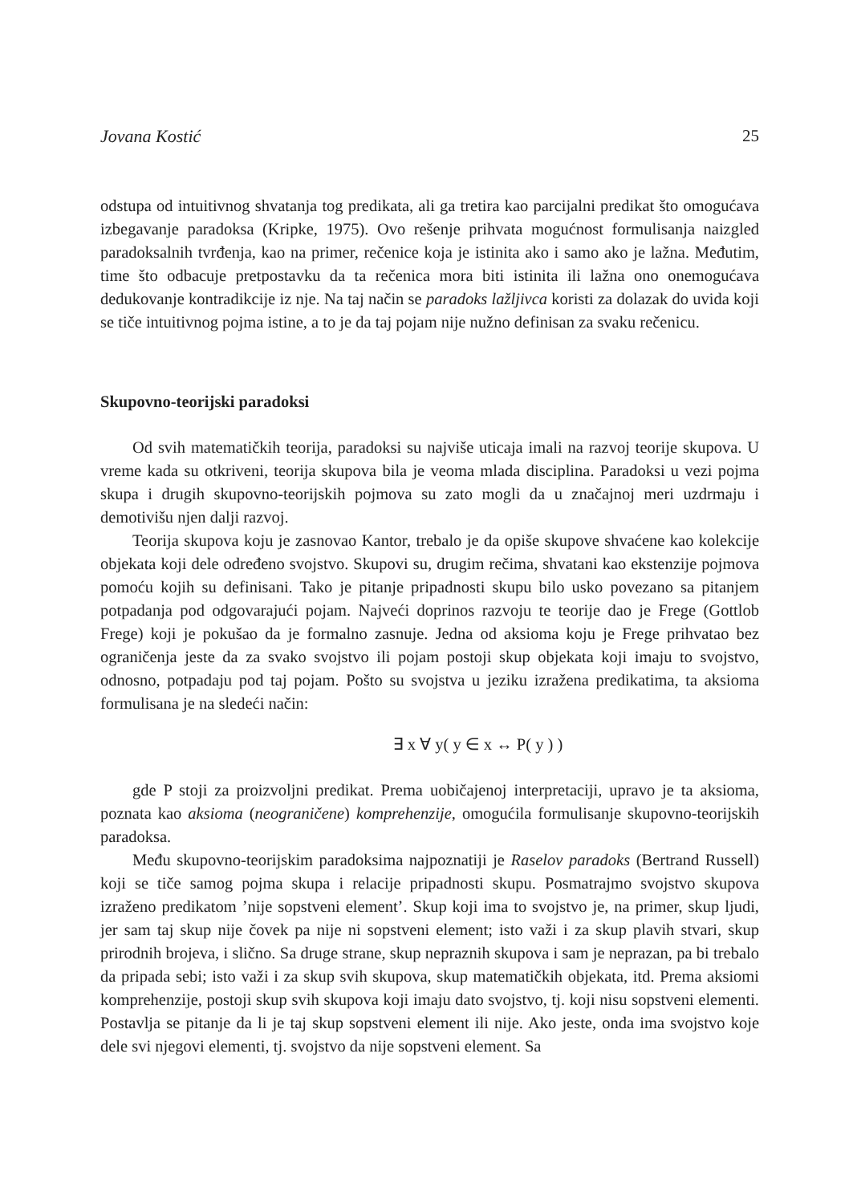Jovana Kostić 25
odstupa od intuitivnog shvatanja tog predikata, ali ga tretira kao parcijalni predikat što omogućava izbegavanje paradoksa (Kripke, 1975). Ovo rešenje prihvata mogućnost formulisanja naizgled paradoksalnih tvrđenja, kao na primer, rečenice koja je istinita ako i samo ako je lažna. Međutim, time što odbacuje pretpostavku da ta rečenica mora biti istinita ili lažna ono onemogućava dedukovanje kontradikcije iz nje. Na taj način se paradoks lažljivca koristi za dolazak do uvida koji se tiče intuitivnog pojma istine, a to je da taj pojam nije nužno definisan za svaku rečenicu.
Skupovno-teorijski paradoksi
Od svih matematičkih teorija, paradoksi su najviše uticaja imali na razvoj teorije skupova. U vreme kada su otkriveni, teorija skupova bila je veoma mlada disciplina. Paradoksi u vezi pojma skupa i drugih skupovno-teorijskih pojmova su zato mogli da u značajnoj meri uzdrmaju i demotivišu njen dalji razvoj.
Teorija skupova koju je zasnovao Kantor, trebalo je da opiše skupove shvaćene kao kolekcije objekata koji dele određeno svojstvo. Skupovi su, drugim rečima, shvatani kao ekstenzije pojmova pomoću kojih su definisani. Tako je pitanje pripadnosti skupu bilo usko povezano sa pitanjem potpadanja pod odgovarajući pojam. Najveći doprinos razvoju te teorije dao je Frege (Gottlob Frege) koji je pokušao da je formalno zasnuje. Jedna od aksioma koju je Frege prihvatao bez ograničenja jeste da za svako svojstvo ili pojam postoji skup objekata koji imaju to svojstvo, odnosno, potpadaju pod taj pojam. Pošto su svojstva u jeziku izražena predikatima, ta aksioma formulisana je na sledeći način:
∃ x ∀ y( y ∈ x ↔ P( y ) )
gde P stoji za proizvoljni predikat. Prema uobičajenoj interpretaciji, upravo je ta aksioma, poznata kao aksioma (neograničene) komprehenzije, omogućila formulisanje skupovno-teorijskih paradoksa.
Među skupovno-teorijskim paradoksima najpoznatiji je Raselov paradoks (Bertrand Russell) koji se tiče samog pojma skupa i relacije pripadnosti skupu. Posmatrajmo svojstvo skupova izraženo predikatom ’nije sopstveni element’. Skup koji ima to svojstvo je, na primer, skup ljudi, jer sam taj skup nije čovek pa nije ni sopstveni element; isto važi i za skup plavih stvari, skup prirodnih brojeva, i slično. Sa druge strane, skup nepraznih skupova i sam je neprazan, pa bi trebalo da pripada sebi; isto važi i za skup svih skupova, skup matematičkih objekata, itd. Prema aksiomi komprehenzije, postoji skup svih skupova koji imaju dato svojstvo, tj. koji nisu sopstveni elementi. Postavlja se pitanje da li je taj skup sopstveni element ili nije. Ako jeste, onda ima svojstvo koje dele svi njegovi elementi, tj. svojstvo da nije sopstveni element. Sa